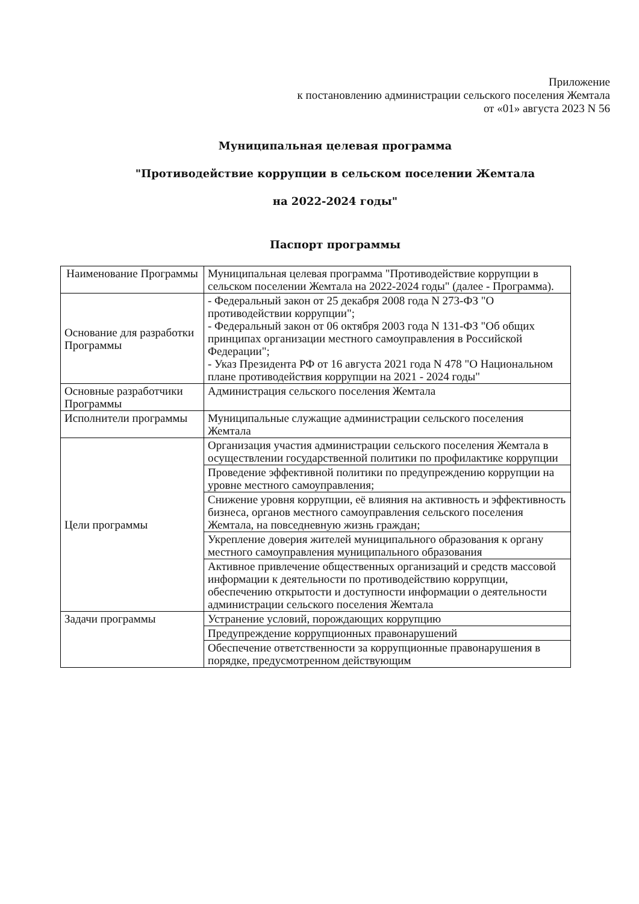Приложение
к постановлению администрации сельского поселения Жемтала
от «01» августа 2023 N 56
Муниципальная целевая программа
"Противодействие коррупции в сельском поселении Жемтала
на 2022-2024 годы"
Паспорт программы
| Наименование Программы | Муниципальная целевая программа "Противодействие коррупции в сельском поселении Жемтала на 2022-2024 годы" (далее - Программа). |
| Основание для разработки Программы | - Федеральный закон от 25 декабря 2008 года N 273-ФЗ "О противодействии коррупции"; - Федеральный закон от 06 октября 2003 года N 131-ФЗ "Об общих принципах организации местного самоуправления в Российской Федерации"; - Указ Президента РФ от 16 августа 2021 года N 478 "О Национальном плане противодействия коррупции на 2021 - 2024 годы" |
| Основные разработчики Программы | Администрация сельского поселения Жемтала |
| Исполнители программы | Муниципальные служащие администрации сельского поселения Жемтала |
| Цели программы | Организация участия администрации сельского поселения Жемтала в осуществлении государственной политики по профилактике коррупции |
| | Проведение эффективной политики по предупреждению коррупции на уровне местного самоуправления; |
| | Снижение уровня коррупции, её влияния на активность и эффективность бизнеса, органов местного самоуправления сельского поселения Жемтала, на повседневную жизнь граждан; |
| | Укрепление доверия жителей муниципального образования к органу местного самоуправления муниципального образования |
| | Активное привлечение общественных организаций и средств массовой информации к деятельности по противодействию коррупции, обеспечению открытости и доступности информации о деятельности администрации сельского поселения Жемтала |
| Задачи программы | Устранение условий, порождающих коррупцию |
| | Предупреждение коррупционных правонарушений |
| | Обеспечение ответственности за коррупционные правонарушения в порядке, предусмотренном действующим |